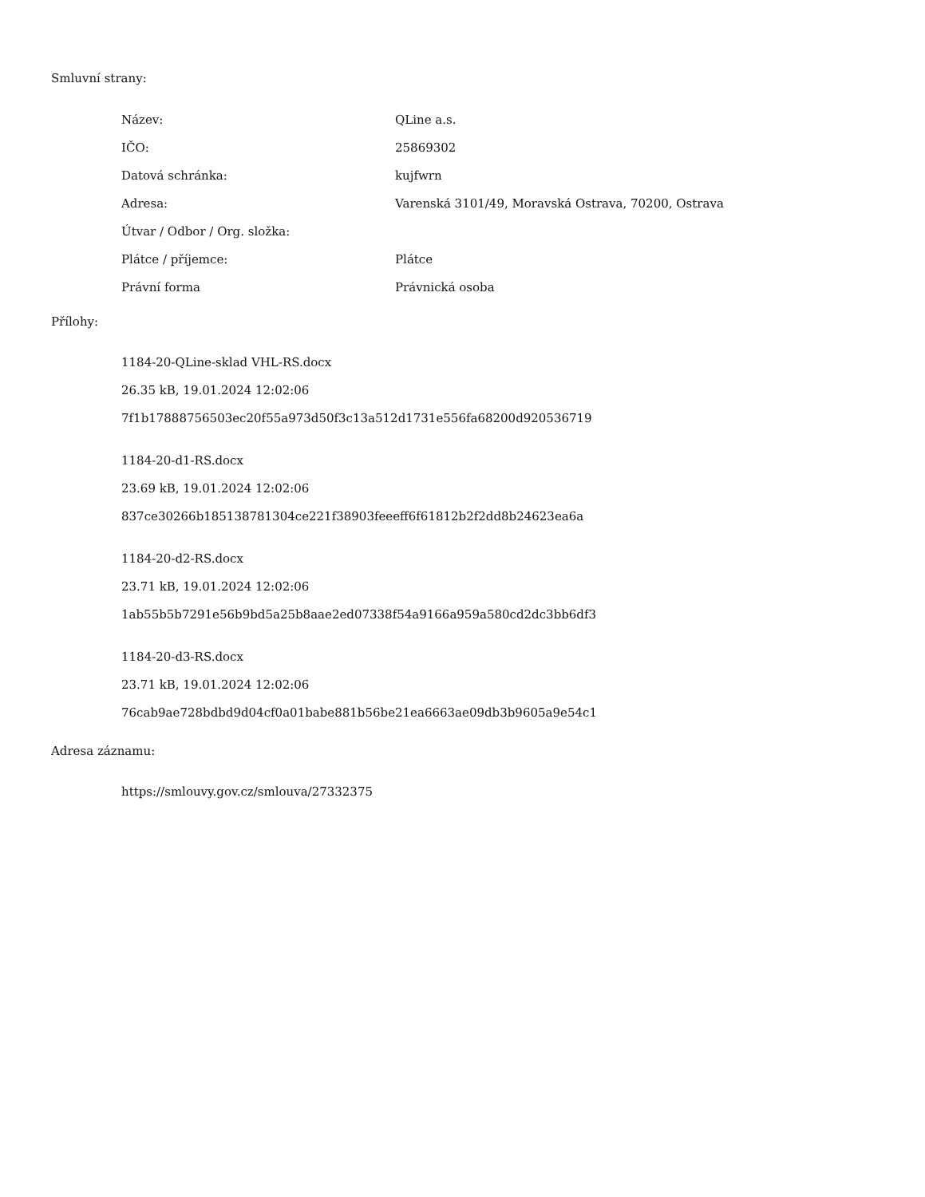Smluvní strany:
| Název: | QLine a.s. |
| IČO: | 25869302 |
| Datová schránka: | kujfwrn |
| Adresa: | Varenská 3101/49, Moravská Ostrava, 70200, Ostrava |
| Útvar / Odbor / Org. složka: | |
| Plátce / příjemce: | Plátce |
| Právní forma | Právnická osoba |
Přílohy:
1184-20-QLine-sklad VHL-RS.docx
26.35 kB, 19.01.2024 12:02:06
7f1b17888756503ec20f55a973d50f3c13a512d1731e556fa68200d920536719
1184-20-d1-RS.docx
23.69 kB, 19.01.2024 12:02:06
837ce30266b185138781304ce221f38903feeeff6f61812b2f2dd8b24623ea6a
1184-20-d2-RS.docx
23.71 kB, 19.01.2024 12:02:06
1ab55b5b7291e56b9bd5a25b8aae2ed07338f54a9166a959a580cd2dc3bb6df3
1184-20-d3-RS.docx
23.71 kB, 19.01.2024 12:02:06
76cab9ae728bdbd9d04cf0a01babe881b56be21ea6663ae09db3b9605a9e54c1
Adresa záznamu:
https://smlouvy.gov.cz/smlouva/27332375